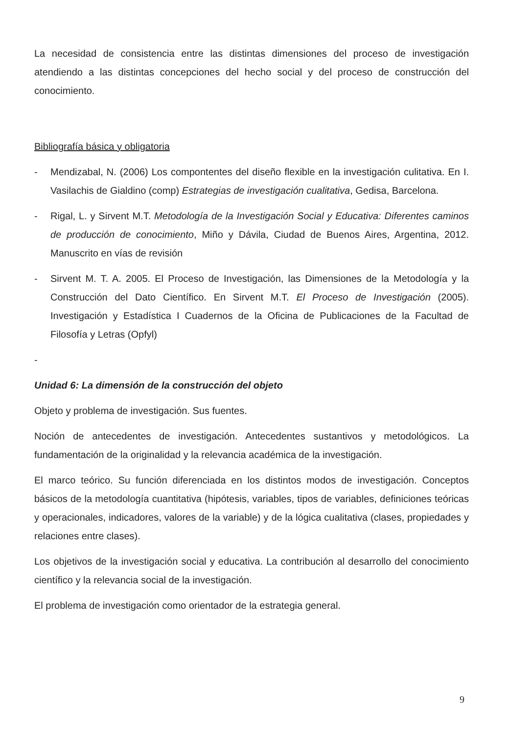La necesidad de consistencia entre las distintas dimensiones del proceso de investigación atendiendo a las distintas concepciones del hecho social y del proceso de construcción del conocimiento.
Bibliografía básica y obligatoria
- Mendizabal, N. (2006) Los compontentes del diseño flexible en la investigación culitativa. En I. Vasilachis de Gialdino (comp) Estrategias de investigación cualitativa, Gedisa, Barcelona.
- Rigal, L. y Sirvent M.T. Metodología de la Investigación Social y Educativa: Diferentes caminos de producción de conocimiento, Miño y Dávila, Ciudad de Buenos Aires, Argentina, 2012. Manuscrito en vías de revisión
- Sirvent M. T. A. 2005. El Proceso de Investigación, las Dimensiones de la Metodología y la Construcción del Dato Científico. En Sirvent M.T. El Proceso de Investigación (2005). Investigación y Estadística I Cuadernos de la Oficina de Publicaciones de la Facultad de Filosofía y Letras (Opfyl)
-
Unidad 6: La dimensión de la construcción del objeto
Objeto y problema de investigación. Sus fuentes.
Noción de antecedentes de investigación. Antecedentes sustantivos y metodológicos. La fundamentación de la originalidad y la relevancia académica de la investigación.
El marco teórico. Su función diferenciada en los distintos modos de investigación. Conceptos básicos de la metodología cuantitativa (hipótesis, variables, tipos de variables, definiciones teóricas y operacionales, indicadores, valores de la variable) y de la lógica cualitativa (clases, propiedades y relaciones entre clases).
Los objetivos de la investigación social y educativa. La contribución al desarrollo del conocimiento científico y la relevancia social de la investigación.
El problema de investigación como orientador de la estrategia general.
9